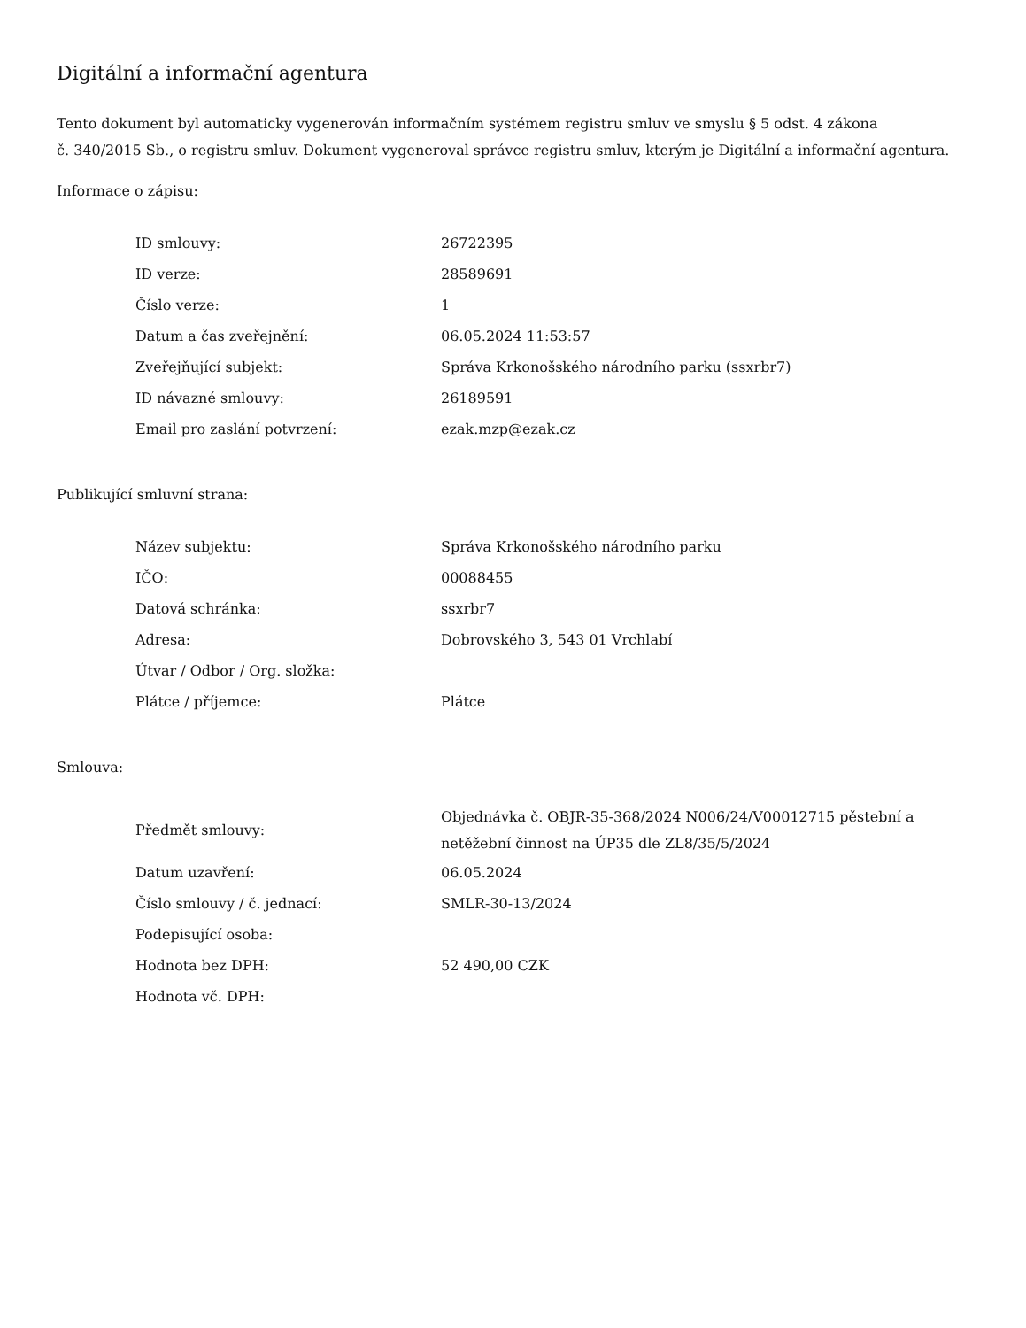Digitální a informační agentura
Tento dokument byl automaticky vygenerován informačním systémem registru smluv ve smyslu § 5 odst. 4 zákona
č. 340/2015 Sb., o registru smluv. Dokument vygeneroval správce registru smluv, kterým je Digitální a informační agentura.
Informace o zápisu:
| ID smlouvy: | 26722395 |
| ID verze: | 28589691 |
| Číslo verze: | 1 |
| Datum a čas zveřejnění: | 06.05.2024 11:53:57 |
| Zveřejňující subjekt: | Správa Krkonošského národního parku (ssxrbr7) |
| ID návazné smlouvy: | 26189591 |
| Email pro zaslání potvrzení: | ezak.mzp@ezak.cz |
Publikující smluvní strana:
| Název subjektu: | Správa Krkonošského národního parku |
| IČO: | 00088455 |
| Datová schránka: | ssxrbr7 |
| Adresa: | Dobrovského 3, 543 01 Vrchlabí |
| Útvar / Odbor / Org. složka: | |
| Plátce / příjemce: | Plátce |
Smlouva:
| Předmět smlouvy: | Objednávka č. OBJR-35-368/2024 N006/24/V00012715 pěstební a netěžební činnost na ÚP35 dle ZL8/35/5/2024 |
| Datum uzavření: | 06.05.2024 |
| Číslo smlouvy / č. jednací: | SMLR-30-13/2024 |
| Podepisující osoba: | |
| Hodnota bez DPH: | 52 490,00 CZK |
| Hodnota vč. DPH: | |